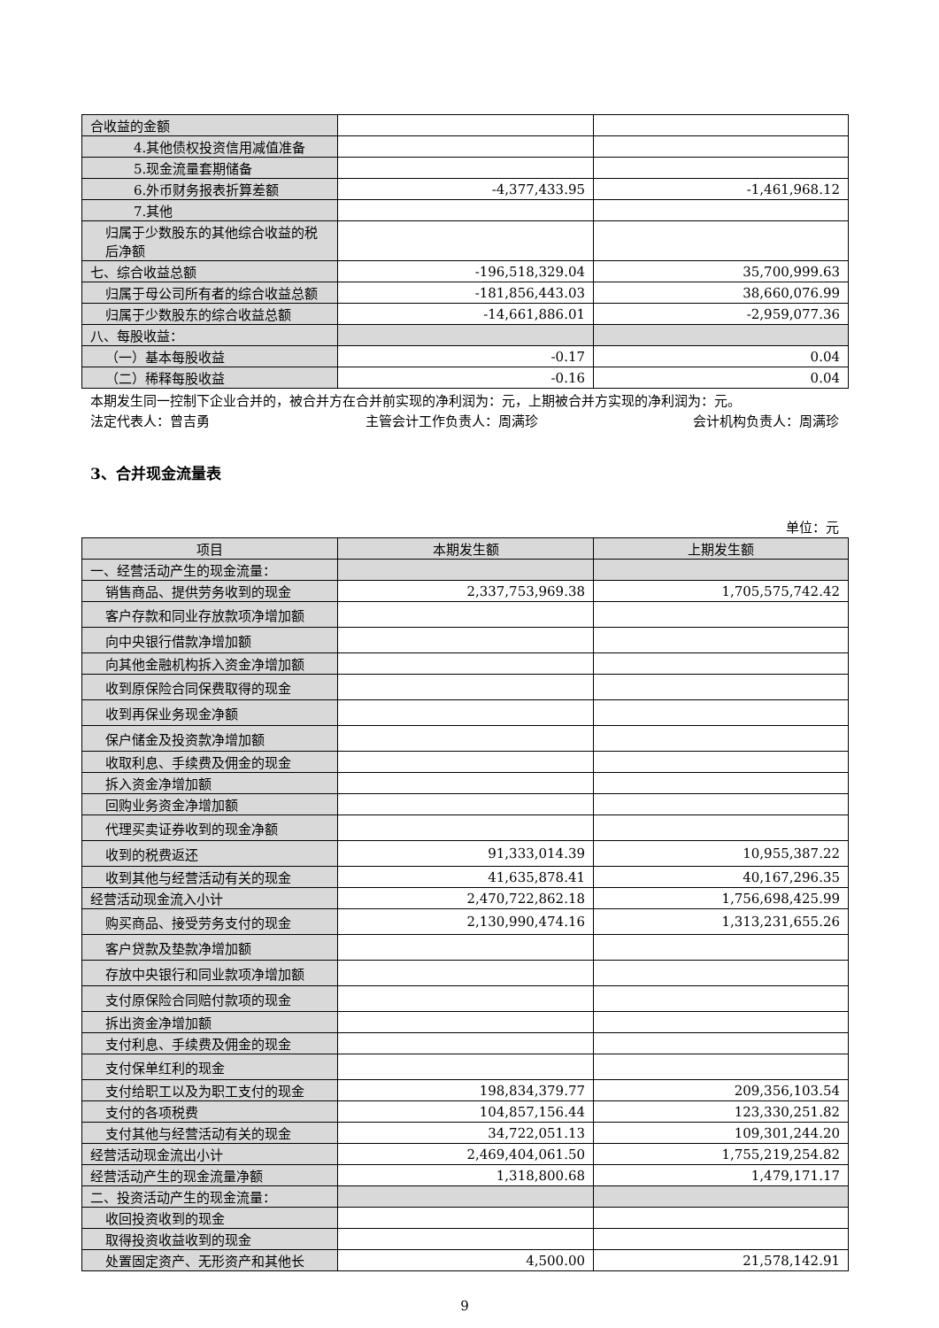| 合收益的金额 | | |
| 4.其他债权投资信用减值准备 | | |
| 5.现金流量套期储备 | | |
| 6.外币财务报表折算差额 | -4,377,433.95 | -1,461,968.12 |
| 7.其他 | | |
| 归属于少数股东的其他综合收益的税后净额 | | |
| 七、综合收益总额 | -196,518,329.04 | 35,700,999.63 |
| 归属于母公司所有者的综合收益总额 | -181,856,443.03 | 38,660,076.99 |
| 归属于少数股东的综合收益总额 | -14,661,886.01 | -2,959,077.36 |
| 八、每股收益： | | |
| （一）基本每股收益 | -0.17 | 0.04 |
| （二）稀释每股收益 | -0.16 | 0.04 |
本期发生同一控制下企业合并的，被合并方在合并前实现的净利润为：元，上期被合并方实现的净利润为：元。
法定代表人：曾吉勇 主管会计工作负责人：周满珍 会计机构负责人：周满珍
3、合并现金流量表
单位：元
| 项目 | 本期发生额 | 上期发生额 |
| --- | --- | --- |
| 一、经营活动产生的现金流量： | | |
| 销售商品、提供劳务收到的现金 | 2,337,753,969.38 | 1,705,575,742.42 |
| 客户存款和同业存放款项净增加额 | | |
| 向中央银行借款净增加额 | | |
| 向其他金融机构拆入资金净增加额 | | |
| 收到原保险合同保费取得的现金 | | |
| 收到再保业务现金净额 | | |
| 保户储金及投资款净增加额 | | |
| 收取利息、手续费及佣金的现金 | | |
| 拆入资金净增加额 | | |
| 回购业务资金净增加额 | | |
| 代理买卖证券收到的现金净额 | | |
| 收到的税费返还 | 91,333,014.39 | 10,955,387.22 |
| 收到其他与经营活动有关的现金 | 41,635,878.41 | 40,167,296.35 |
| 经营活动现金流入小计 | 2,470,722,862.18 | 1,756,698,425.99 |
| 购买商品、接受劳务支付的现金 | 2,130,990,474.16 | 1,313,231,655.26 |
| 客户贷款及垫款净增加额 | | |
| 存放中央银行和同业款项净增加额 | | |
| 支付原保险合同赔付款项的现金 | | |
| 拆出资金净增加额 | | |
| 支付利息、手续费及佣金的现金 | | |
| 支付保单红利的现金 | | |
| 支付给职工以及为职工支付的现金 | 198,834,379.77 | 209,356,103.54 |
| 支付的各项税费 | 104,857,156.44 | 123,330,251.82 |
| 支付其他与经营活动有关的现金 | 34,722,051.13 | 109,301,244.20 |
| 经营活动现金流出小计 | 2,469,404,061.50 | 1,755,219,254.82 |
| 经营活动产生的现金流量净额 | 1,318,800.68 | 1,479,171.17 |
| 二、投资活动产生的现金流量： | | |
| 收回投资收到的现金 | | |
| 取得投资收益收到的现金 | | |
| 处置固定资产、无形资产和其他长 | 4,500.00 | 21,578,142.91 |
9